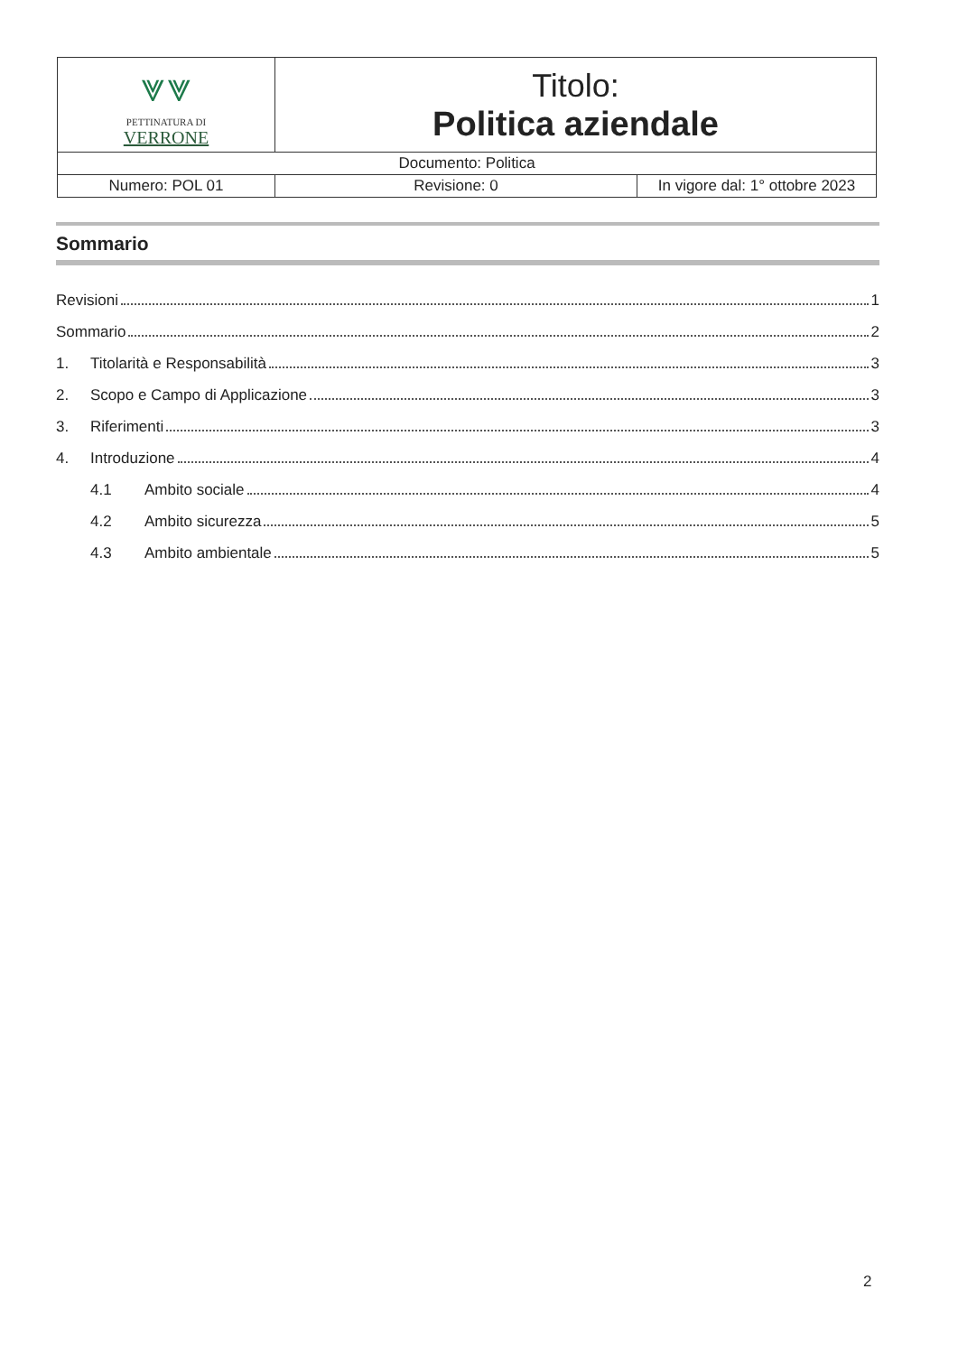| ⩔⩔ PETTINATURA DI VERRONE | Titolo: Politica aziendale | |
| Documento: Politica | | |
| Numero: POL 01 | Revisione: 0 | In vigore dal: 1° ottobre 2023 |
Sommario
Revisioni 1
Sommario 2
1. Titolarità e Responsabilità 3
2. Scopo e Campo di Applicazione 3
3. Riferimenti 3
4. Introduzione 4
4.1 Ambito sociale 4
4.2 Ambito sicurezza 5
4.3 Ambito ambientale 5
2